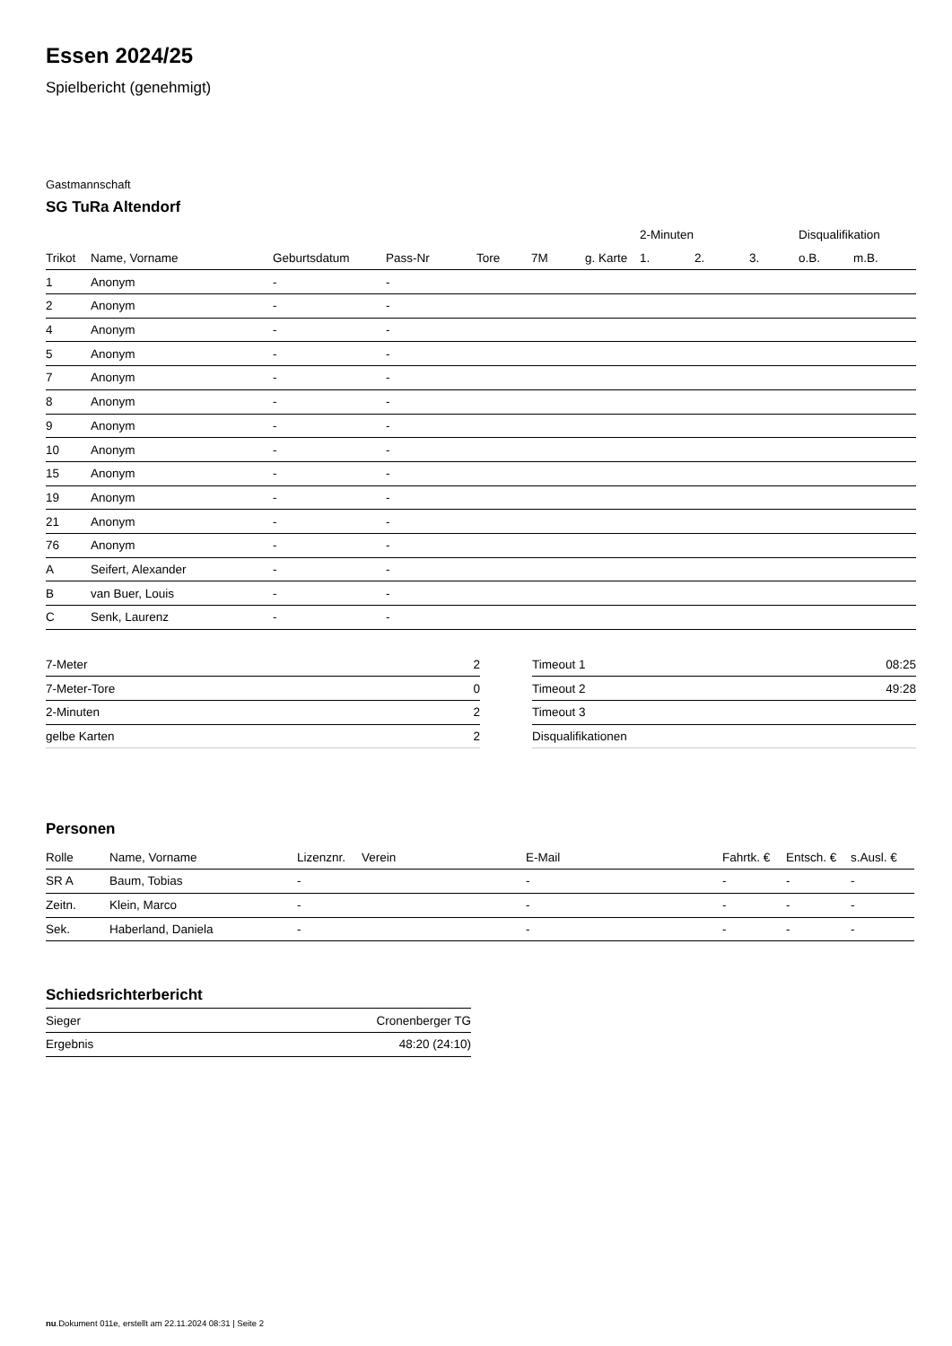Essen 2024/25
Spielbericht (genehmigt)
Gastmannschaft
SG TuRa Altendorf
| | | | | | | | 2-Minuten | | | Disqualifikation | |
| --- | --- | --- | --- | --- | --- | --- | --- | --- | --- | --- | --- |
| Trikot | Name, Vorname | Geburtsdatum | Pass-Nr | Tore | 7M | g. Karte | 1. | 2. | 3. | o.B. | m.B. |
| 1 | Anonym | - | - | | | | | | | | |
| 2 | Anonym | - | - | | | | | | | | |
| 4 | Anonym | - | - | | | | | | | | |
| 5 | Anonym | - | - | | | | | | | | |
| 7 | Anonym | - | - | | | | | | | | |
| 8 | Anonym | - | - | | | | | | | | |
| 9 | Anonym | - | - | | | | | | | | |
| 10 | Anonym | - | - | | | | | | | | |
| 15 | Anonym | - | - | | | | | | | | |
| 19 | Anonym | - | - | | | | | | | | |
| 21 | Anonym | - | - | | | | | | | | |
| 76 | Anonym | - | - | | | | | | | | |
| A | Seifert, Alexander | - | - | | | | | | | | |
| B | van Buer, Louis | - | - | | | | | | | | |
| C | Senk, Laurenz | - | - | | | | | | | | |
| 7-Meter | 2 |
| 7-Meter-Tore | 0 |
| 2-Minuten | 2 |
| gelbe Karten | 2 |
| Timeout 1 | 08:25 |
| Timeout 2 | 49:28 |
| Timeout 3 | |
| Disqualifikationen | |
Personen
| Rolle | Name, Vorname | Lizenznr. | Verein | E-Mail | Fahrtk. € | Entsch. € | s.Ausl. € |
| --- | --- | --- | --- | --- | --- | --- | --- |
| SR A | Baum, Tobias | - | | - | - | - | - |
| Zeitn. | Klein, Marco | - | | - | - | - | - |
| Sek. | Haberland, Daniela | - | | - | - | - | - |
Schiedsrichterbericht
| Sieger | Cronenberger TG |
| Ergebnis | 48:20 (24:10) |
nu.Dokument 011e, erstellt am 22.11.2024 08:31 | Seite 2